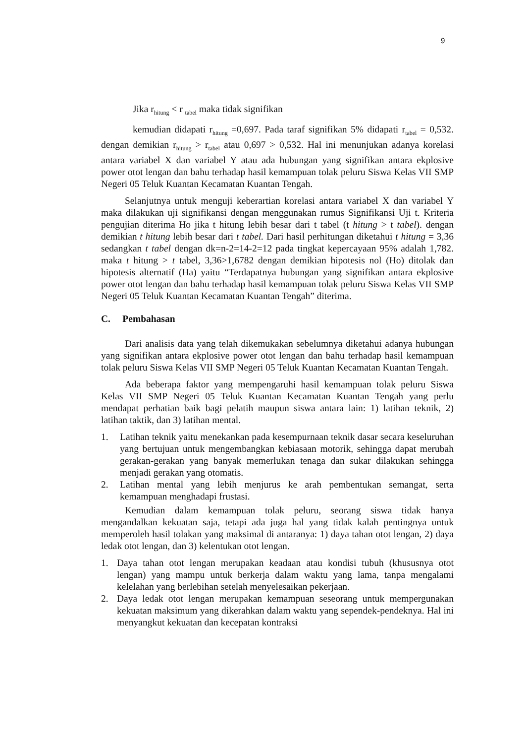9
Jika r<sub>hitung</sub> < r <sub>tabel</sub> maka tidak signifikan
kemudian didapati r<sub>hitung</sub> =0,697. Pada taraf signifikan 5% didapati r<sub>tabel</sub> = 0,532. dengan demikian r<sub>hitung</sub> > r<sub>tabel</sub> atau 0,697 > 0,532. Hal ini menunjukan adanya korelasi antara variabel X dan variabel Y atau ada hubungan yang signifikan antara ekplosive power otot lengan dan bahu terhadap hasil kemampuan tolak peluru Siswa Kelas VII SMP Negeri 05 Teluk Kuantan Kecamatan Kuantan Tengah.
Selanjutnya untuk menguji keberartian korelasi antara variabel X dan variabel Y maka dilakukan uji signifikansi dengan menggunakan rumus Signifikansi Uji t. Kriteria pengujian diterima Ho jika t hitung lebih besar dari t tabel (t hitung > t tabel). dengan demikian t hitung lebih besar dari t tabel. Dari hasil perhitungan diketahui t hitung = 3,36 sedangkan t tabel dengan dk=n-2=14-2=12 pada tingkat kepercayaan 95% adalah 1,782. maka t hitung > t tabel, 3,36>1,6782 dengan demikian hipotesis nol (Ho) ditolak dan hipotesis alternatif (Ha) yaitu “Terdapatnya hubungan yang signifikan antara ekplosive power otot lengan dan bahu terhadap hasil kemampuan tolak peluru Siswa Kelas VII SMP Negeri 05 Teluk Kuantan Kecamatan Kuantan Tengah” diterima.
C. Pembahasan
Dari analisis data yang telah dikemukakan sebelumnya diketahui adanya hubungan yang signifikan antara ekplosive power otot lengan dan bahu terhadap hasil kemampuan tolak peluru Siswa Kelas VII SMP Negeri 05 Teluk Kuantan Kecamatan Kuantan Tengah.
Ada beberapa faktor yang mempengaruhi hasil kemampuan tolak peluru Siswa Kelas VII SMP Negeri 05 Teluk Kuantan Kecamatan Kuantan Tengah yang perlu mendapat perhatian baik bagi pelatih maupun siswa antara lain: 1) latihan teknik, 2) latihan taktik, dan 3) latihan mental.
1. Latihan teknik yaitu menekankan pada kesempurnaan teknik dasar secara keseluruhan yang bertujuan untuk mengembangkan kebiasaan motorik, sehingga dapat merubah gerakan-gerakan yang banyak memerlukan tenaga dan sukar dilakukan sehingga menjadi gerakan yang otomatis.
2. Latihan mental yang lebih menjurus ke arah pembentukan semangat, serta kemampuan menghadapi frustasi.
Kemudian dalam kemampuan tolak peluru, seorang siswa tidak hanya mengandalkan kekuatan saja, tetapi ada juga hal yang tidak kalah pentingnya untuk memperoleh hasil tolakan yang maksimal di antaranya: 1) daya tahan otot lengan, 2) daya ledak otot lengan, dan 3) kelentukan otot lengan.
1. Daya tahan otot lengan merupakan keadaan atau kondisi tubuh (khususnya otot lengan) yang mampu untuk berkerja dalam waktu yang lama, tanpa mengalami kelelahan yang berlebihan setelah menyelesaikan pekerjaan.
2. Daya ledak otot lengan merupakan kemampuan seseorang untuk mempergunakan kekuatan maksimum yang dikerahkan dalam waktu yang sependek-pendeknya. Hal ini menyangkut kekuatan dan kecepatan kontraksi